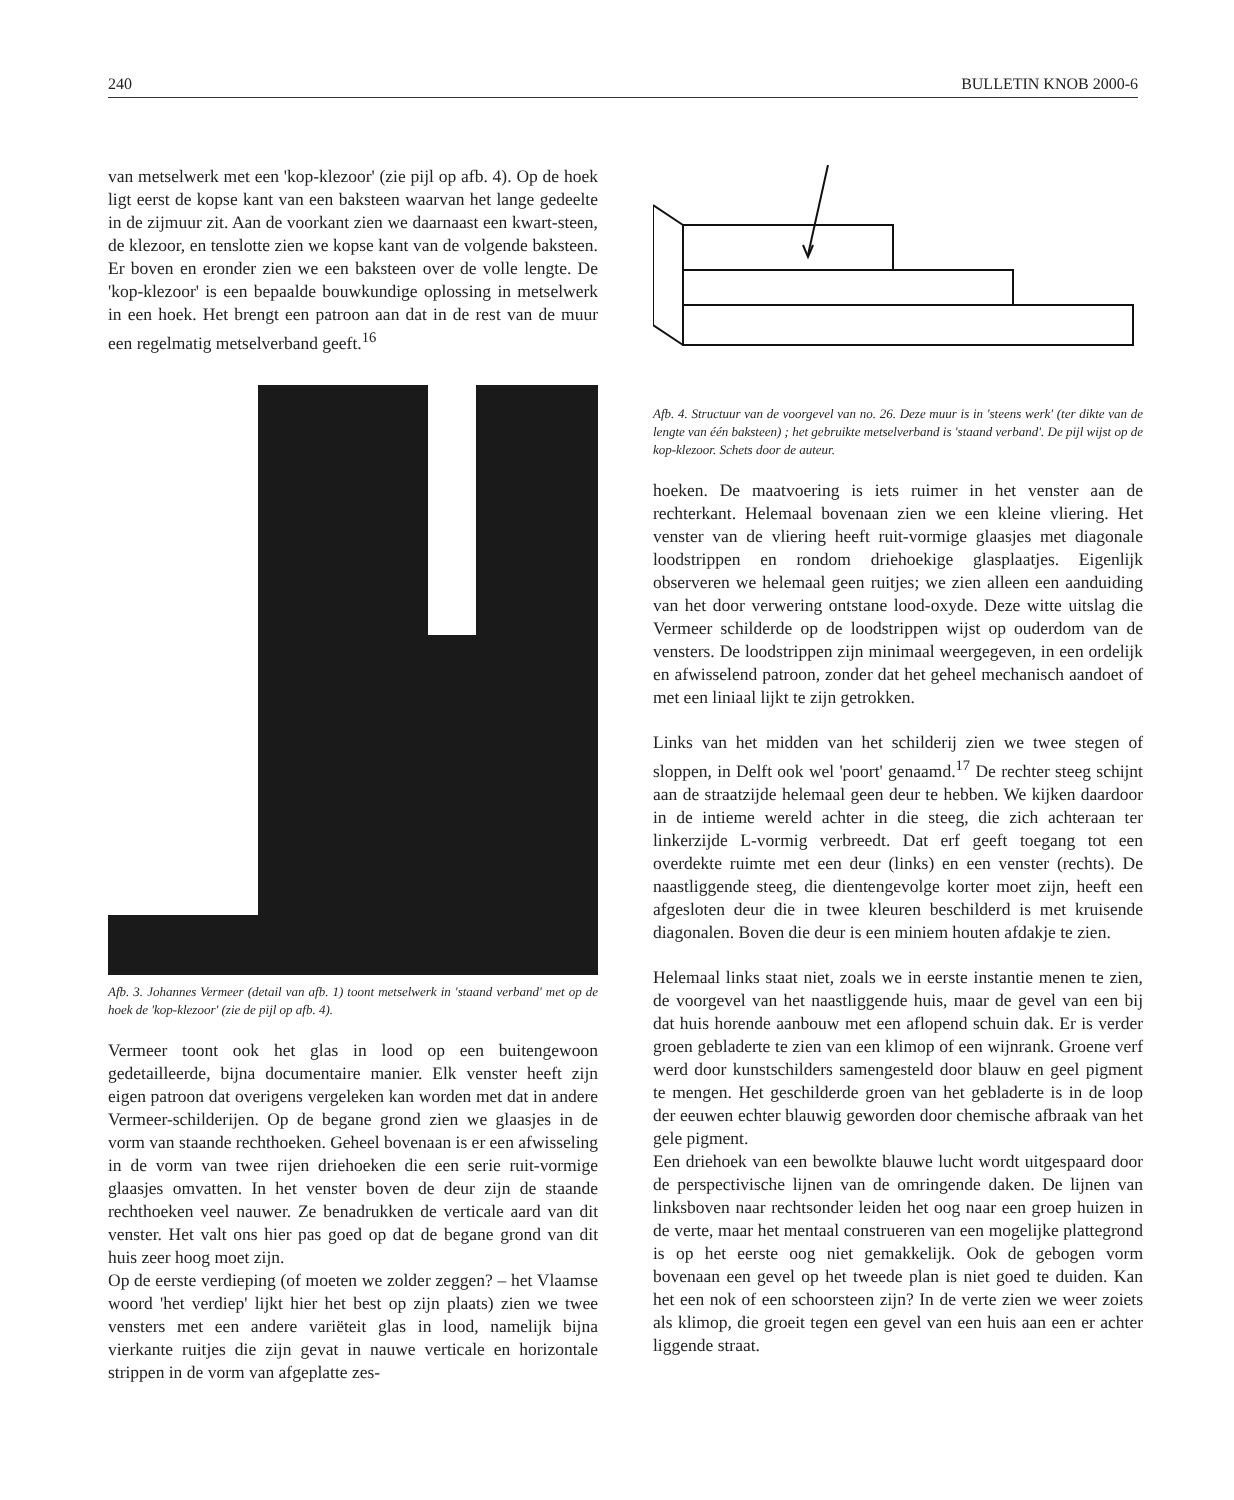240 BULLETIN KNOB 2000-6
van metselwerk met een 'kop-klezoor' (zie pijl op afb. 4). Op de hoek ligt eerst de kopse kant van een baksteen waarvan het lange gedeelte in de zijmuur zit. Aan de voorkant zien we daarnaast een kwart-steen, de klezoor, en tenslotte zien we kopse kant van de volgende baksteen. Er boven en eronder zien we een baksteen over de volle lengte. De 'kop-klezoor' is een bepaalde bouwkundige oplossing in metselwerk in een hoek. Het brengt een patroon aan dat in de rest van de muur een regelmatig metselverband geeft.<sup>16</sup>
Afb. 3. Johannes Vermeer (detail van afb. 1) toont metselwerk in 'staand verband' met op de hoek de 'kop-klezoor' (zie de pijl op afb. 4).
Vermeer toont ook het glas in lood op een buitengewoon gedetailleerde, bijna documentaire manier. Elk venster heeft zijn eigen patroon dat overigens vergeleken kan worden met dat in andere Vermeer-schilderijen. Op de begane grond zien we glaasjes in de vorm van staande rechthoeken. Geheel bovenaan is er een afwisseling in de vorm van twee rijen driehoeken die een serie ruit-vormige glaasjes omvatten. In het venster boven de deur zijn de staande rechthoeken veel nauwer. Ze benadrukken de verticale aard van dit venster. Het valt ons hier pas goed op dat de begane grond van dit huis zeer hoog moet zijn.
Op de eerste verdieping (of moeten we zolder zeggen? – het Vlaamse woord 'het verdiep' lijkt hier het best op zijn plaats) zien we twee vensters met een andere variëteit glas in lood, namelijk bijna vierkante ruitjes die zijn gevat in nauwe verticale en horizontale strippen in de vorm van afgeplatte zes-
Afb. 4. Structuur van de voorgevel van no. 26. Deze muur is in 'steens werk' (ter dikte van de lengte van één baksteen) ; het gebruikte metselverband is 'staand verband'. De pijl wijst op de kop-klezoor. Schets door de auteur.
hoeken. De maatvoering is iets ruimer in het venster aan de rechterkant. Helemaal bovenaan zien we een kleine vliering. Het venster van de vliering heeft ruit-vormige glaasjes met diagonale loodstrippen en rondom driehoekige glasplaatjes. Eigenlijk observeren we helemaal geen ruitjes; we zien alleen een aanduiding van het door verwering ontstane lood-oxyde. Deze witte uitslag die Vermeer schilderde op de loodstrippen wijst op ouderdom van de vensters. De loodstrippen zijn minimaal weergegeven, in een ordelijk en afwisselend patroon, zonder dat het geheel mechanisch aandoet of met een liniaal lijkt te zijn getrokken.
Links van het midden van het schilderij zien we twee stegen of sloppen, in Delft ook wel 'poort' genaamd.<sup>17</sup> De rechter steeg schijnt aan de straatzijde helemaal geen deur te hebben. We kijken daardoor in de intieme wereld achter in die steeg, die zich achteraan ter linkerzijde L-vormig verbreedt. Dat erf geeft toegang tot een overdekte ruimte met een deur (links) en een venster (rechts). De naastliggende steeg, die dientengevolge korter moet zijn, heeft een afgesloten deur die in twee kleuren beschilderd is met kruisende diagonalen. Boven die deur is een miniem houten afdakje te zien.
Helemaal links staat niet, zoals we in eerste instantie menen te zien, de voorgevel van het naastliggende huis, maar de gevel van een bij dat huis horende aanbouw met een aflopend schuin dak. Er is verder groen gebladerte te zien van een klimop of een wijnrank. Groene verf werd door kunstschilders samengesteld door blauw en geel pigment te mengen. Het geschilderde groen van het gebladerte is in de loop der eeuwen echter blauwig geworden door chemische afbraak van het gele pigment.
Een driehoek van een bewolkte blauwe lucht wordt uitgespaard door de perspectivische lijnen van de omringende daken. De lijnen van linksboven naar rechtsonder leiden het oog naar een groep huizen in de verte, maar het mentaal construeren van een mogelijke plattegrond is op het eerste oog niet gemakkelijk. Ook de gebogen vorm bovenaan een gevel op het tweede plan is niet goed te duiden. Kan het een nok of een schoorsteen zijn? In de verte zien we weer zoiets als klimop, die groeit tegen een gevel van een huis aan een er achter liggende straat.